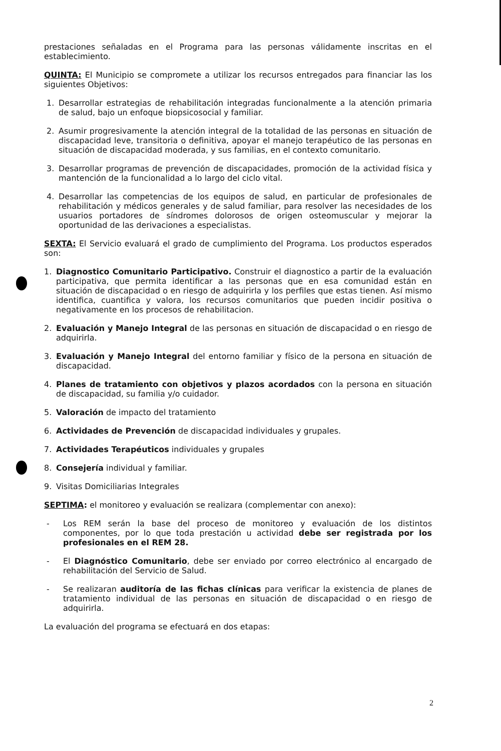prestaciones señaladas en el Programa para las personas válidamente inscritas en el establecimiento.
QUINTA: El Municipio se compromete a utilizar los recursos entregados para financiar las los siguientes Objetivos:
1. Desarrollar estrategias de rehabilitación integradas funcionalmente a la atención primaria de salud, bajo un enfoque biopsicosocial y familiar.
2. Asumir progresivamente la atención integral de la totalidad de las personas en situación de discapacidad leve, transitoria o definitiva, apoyar el manejo terapéutico de las personas en situación de discapacidad moderada, y sus familias, en el contexto comunitario.
3. Desarrollar programas de prevención de discapacidades, promoción de la actividad física y mantención de la funcionalidad a lo largo del ciclo vital.
4. Desarrollar las competencias de los equipos de salud, en particular de profesionales de rehabilitación y médicos generales y de salud familiar, para resolver las necesidades de los usuarios portadores de síndromes dolorosos de origen osteomuscular y mejorar la oportunidad de las derivaciones a especialistas.
SEXTA: El Servicio evaluará el grado de cumplimiento del Programa. Los productos esperados son:
1. Diagnostico Comunitario Participativo. Construir el diagnostico a partir de la evaluación participativa, que permita identificar a las personas que en esa comunidad están en situación de discapacidad o en riesgo de adquirirla y los perfiles que estas tienen. Así mismo identifica, cuantifica y valora, los recursos comunitarios que pueden incidir positiva o negativamente en los procesos de rehabilitacion.
2. Evaluación y Manejo Integral de las personas en situación de discapacidad o en riesgo de adquirirla.
3. Evaluación y Manejo Integral del entorno familiar y físico de la persona en situación de discapacidad.
4. Planes de tratamiento con objetivos y plazos acordados con la persona en situación de discapacidad, su familia y/o cuidador.
5. Valoración de impacto del tratamiento
6. Actividades de Prevención de discapacidad individuales y grupales.
7. Actividades Terapéuticos individuales y grupales
8. Consejería individual y familiar.
9. Visitas Domiciliarias Integrales
SEPTIMA: el monitoreo y evaluación se realizara (complementar con anexo):
- Los REM serán la base del proceso de monitoreo y evaluación de los distintos componentes, por lo que toda prestación u actividad debe ser registrada por los profesionales en el REM 28.
- El Diagnóstico Comunitario, debe ser enviado por correo electrónico al encargado de rehabilitación del Servicio de Salud.
- Se realizaran auditoría de las fichas clínicas para verificar la existencia de planes de tratamiento individual de las personas en situación de discapacidad o en riesgo de adquirirla.
La evaluación del programa se efectuará en dos etapas:
2